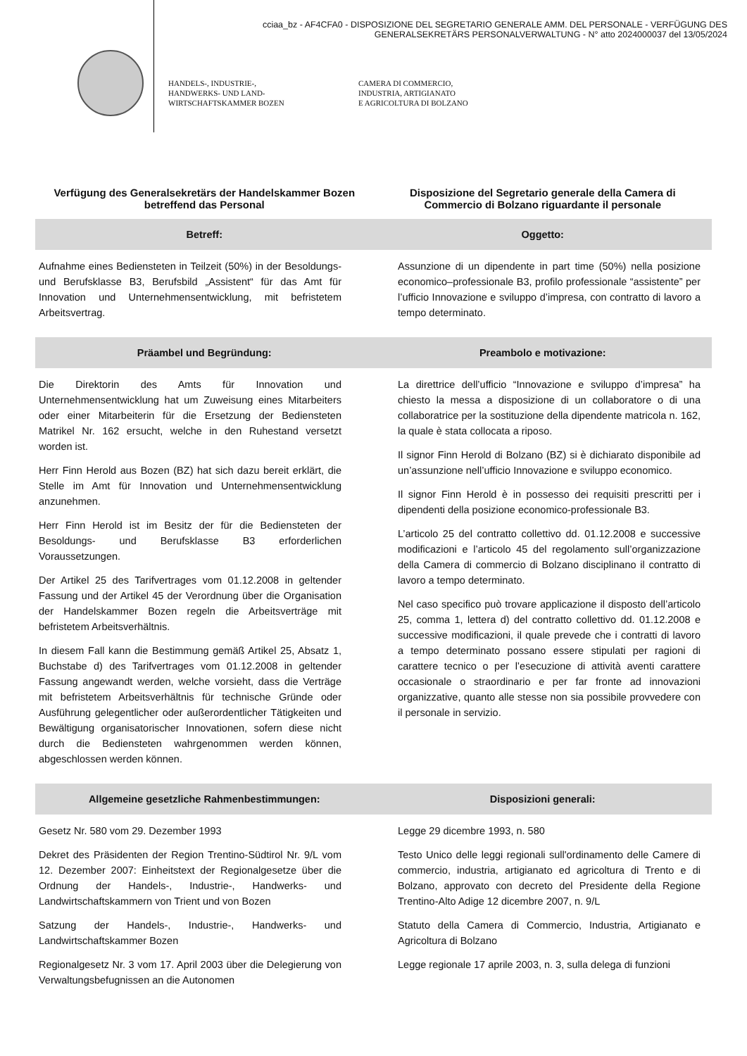cciaa_bz - AF4CFA0 - DISPOSIZIONE DEL SEGRETARIO GENERALE AMM. DEL PERSONALE - VERFÜGUNG DES
GENERALSEKRETÄRS PERSONALVERWALTUNG - N° atto 2024000037 del 13/05/2024
HANDELS-, INDUSTRIE-,
HANDWERKS- UND LAND-
WIRTSCHAFTSKAMMER BOZEN
CAMERA DI COMMERCIO,
INDUSTRIA, ARTIGIANATO
E AGRICOLTURA DI BOLZANO
Verfügung des Generalsekretärs der Handelskammer Bozen betreffend das Personal
Disposizione del Segretario generale della Camera di Commercio di Bolzano riguardante il personale
Betreff: Oggetto:
Aufnahme eines Bediensteten in Teilzeit (50%) in der Besoldungs- und Berufsklasse B3, Berufsbild „Assistent“ für das Amt für Innovation und Unternehmensentwicklung, mit befristetem Arbeitsvertrag.
Assunzione di un dipendente in part time (50%) nella posizione economico–professionale B3, profilo professionale “assistente” per l’ufficio Innovazione e sviluppo d’impresa, con contratto di lavoro a tempo determinato.
Präambel und Begründung: Preambolo e motivazione:
Die Direktorin des Amts für Innovation und Unternehmensentwicklung hat um Zuweisung eines Mitarbeiters oder einer Mitarbeiterin für die Ersetzung der Bediensteten Matrikel Nr. 162 ersucht, welche in den Ruhestand versetzt worden ist.
Herr Finn Herold aus Bozen (BZ) hat sich dazu bereit erklärt, die Stelle im Amt für Innovation und Unternehmensentwicklung anzunehmen.
Herr Finn Herold ist im Besitz der für die Bediensteten der Besoldungs- und Berufsklasse B3 erforderlichen Voraussetzungen.
Der Artikel 25 des Tarifvertrages vom 01.12.2008 in geltender Fassung und der Artikel 45 der Verordnung über die Organisation der Handelskammer Bozen regeln die Arbeitsverträge mit befristetem Arbeitsverhältnis.
In diesem Fall kann die Bestimmung gemäß Artikel 25, Absatz 1, Buchstabe d) des Tarifvertrages vom 01.12.2008 in geltender Fassung angewandt werden, welche vorsieht, dass die Verträge mit befristetem Arbeitsverhältnis für technische Gründe oder Ausführung gelegentlicher oder außerordentlicher Tätigkeiten und Bewältigung organisatorischer Innovationen, sofern diese nicht durch die Bediensteten wahrgenommen werden können, abgeschlossen werden können.
La direttrice dell’ufficio “Innovazione e sviluppo d’impresa” ha chiesto la messa a disposizione di un collaboratore o di una collaboratrice per la sostituzione della dipendente matricola n. 162, la quale è stata collocata a riposo.
Il signor Finn Herold di Bolzano (BZ) si è dichiarato disponibile ad un’assunzione nell’ufficio Innovazione e sviluppo economico.
Il signor Finn Herold è in possesso dei requisiti prescritti per i dipendenti della posizione economico-professionale B3.
L’articolo 25 del contratto collettivo dd. 01.12.2008 e successive modificazioni e l’articolo 45 del regolamento sull’organizzazione della Camera di commercio di Bolzano disciplinano il contratto di lavoro a tempo determinato.
Nel caso specifico può trovare applicazione il disposto dell’articolo 25, comma 1, lettera d) del contratto collettivo dd. 01.12.2008 e successive modificazioni, il quale prevede che i contratti di lavoro a tempo determinato possano essere stipulati per ragioni di carattere tecnico o per l’esecuzione di attività aventi carattere occasionale o straordinario e per far fronte ad innovazioni organizzative, quanto alle stesse non sia possibile provvedere con il personale in servizio.
Allgemeine gesetzliche Rahmenbestimmungen:
Disposizioni generali:
Gesetz Nr. 580 vom 29. Dezember 1993
Dekret des Präsidenten der Region Trentino-Südtirol Nr. 9/L vom 12. Dezember 2007: Einheitstext der Regionalgesetze über die Ordnung der Handels-, Industrie-, Handwerks- und Landwirtschaftskammern von Trient und von Bozen
Satzung der Handels-, Industrie-, Handwerks- und Landwirtschaftskammer Bozen
Regionalgesetz Nr. 3 vom 17. April 2003 über die Delegierung von Verwaltungsbefugnissen an die Autonomen
Legge 29 dicembre 1993, n. 580
Testo Unico delle leggi regionali sull'ordinamento delle Camere di commercio, industria, artigianato ed agricoltura di Trento e di Bolzano, approvato con decreto del Presidente della Regione Trentino-Alto Adige 12 dicembre 2007, n. 9/L
Statuto della Camera di Commercio, Industria, Artigianato e Agricoltura di Bolzano
Legge regionale 17 aprile 2003, n. 3, sulla delega di funzioni